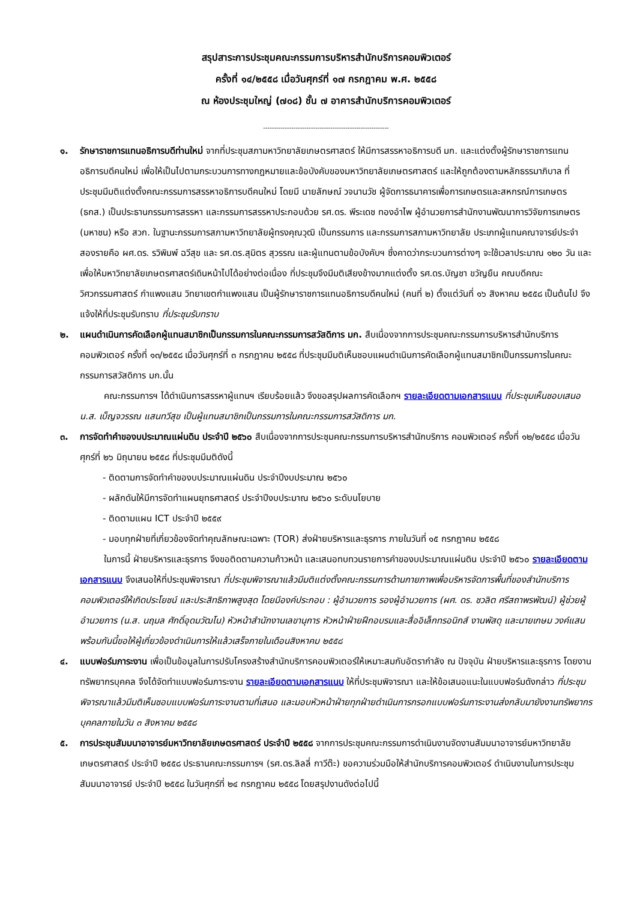สรุปสาระการประชุมคณะกรรมการบริหารสำนักบริการคอมพิวเตอร์
ครั้งที่ ๑๔/๒๕๕๘ เมื่อวันศุกร์ที่ ๑๗ กรกฎาคม พ.ศ. ๒๕๕๘
ณ ห้องประชุมใหญ่ (๗๐๘) ชั้น ๗ อาคารสำนักบริการคอมพิวเตอร์
----------------------------------------------------------
๑. รักษาราชการแทนอธิการบดีท่านใหม่ จากที่ประชุมสภามหาวิทยาลัยเกษตรศาสตร์ ให้มีการสรรหาอธิการบดี มก. และแต่งตั้งผู้รักษาราชการแทนอธิการบดีคนใหม่ เพื่อให้เป็นไปตามกระบวนการทางกฎหมายและข้อบังคับของมหาวิทยาลัยเกษตรศาสตร์ และให้ถูกต้องตามหลักธรรมาภิบาล ที่ประชุมมีมติแต่งตั้งคณะกรรมการสรรหาอธิการบดีคนใหม่ โดยมี นายลักษณ์ วจนานวัช ผู้จัดการธนาคารเพื่อการเกษตรและสหกรณ์การเกษตร (ธกส.) เป็นประธานกรรมการสรรหา และกรรมการสรรหาประกอบด้วย รศ.ดร. พีระเดช ทองอำไพ ผู้อำนวยการสำนักงานพัฒนาการวิจัยการเกษตร (มหาชน) หรือ สวก. ในฐานะกรรมการสภามหาวิทยาลัยผู้ทรงคุณวุฒิ เป็นกรรมการ และกรรมการสภามหาวิทยาลัย ประเภทผู้แทนคณาจารย์ประจำ สองรายคือ ผศ.ดร. รวิพิมพ์ ฉวีสุข และ รศ.ดร.สุมิตร สุวรรณ และผู้แทนตามข้อบังคับฯ ซึ่งคาดว่ากระบวนการต่างๆ จะใช้เวลาประมาณ ๑๒๐ วัน และเพื่อให้มหาวิทยาลัยเกษตรศาสตร์เดินหน้าไปได้อย่างต่อเนื่อง ที่ประชุมจึงมีมติเสียงข้างมากแต่งตั้ง รศ.ดร.บัญชา ขวัญยืน คณบดีคณะวิศวกรรมศาสตร์ กำแพงแสน วิทยาเขตกำแพงแสน เป็นผู้รักษาราชการแทนอธิการบดีคนใหม่ (คนที่ ๒) ตั้งแต่วันที่ ๑๖ สิงหาคม ๒๕๕๘ เป็นต้นไป จึงแจ้งให้ที่ประชุมรับทราบ ที่ประชุมรับทราบ
๒. แผนดำเนินการคัดเลือกผู้แทนสมาชิกเป็นกรรมการในคณะกรรมการสวัสดิการ มก. สืบเนื่องจากการประชุมคณะกรรมการบริหารสำนักบริการคอมพิวเตอร์ ครั้งที่ ๑๓/๒๕๕๘ เมื่อวันศุกร์ที่ ๓ กรกฎาคม ๒๕๕๘ ที่ประชุมมีมติเห็นชอบแผนดำเนินการคัดเลือกผู้แทนสมาชิกเป็นกรรมการในคณะกรรมการสวัสดิการ มก.นั้น
คณะกรรมการฯ ได้ดำเนินการสรรหาผู้แทนฯ เรียบร้อยแล้ว จึงขอสรุปผลการคัดเลือกฯ รายละเอียดตามเอกสารแนบ ที่ประชุมเห็นชอบเสนอ น.ส. เบ็ญจวรรณ แสนทวีสุข เป็นผู้แทนสมาชิกเป็นกรรมการในคณะกรรมการสวัสดิการ มก.
๓. การจัดทำคำของบประมาณแผ่นดิน ประจำปี ๒๕๖๐ สืบเนื่องจากการประชุมคณะกรรมการบริหารสำนักบริการ คอมพิวเตอร์ ครั้งที่ ๑๒/๒๕๕๘ เมื่อวันศุกร์ที่ ๒๖ มิถุนายน ๒๕๕๘ ที่ประชุมมีมติดังนี้
- ติดตามการจัดทำคำของบประมาณแผ่นดิน ประจำปีงบประมาณ ๒๕๖๐
- ผลักดันให้มีการจัดทำแผนยุทธศาสตร์ ประจำปีงบประมาณ ๒๕๖๐ ระดับนโยบาย
- ติดตามแผน ICT ประจำปี ๒๕๕๙
- มอบทุกฝ่ายที่เกี่ยวข้องจัดทำคุณลักษณะเฉพาะ (TOR) ส่งฝ่ายบริหารและธุรการ ภายในวันที่ ๑๕ กรกฎาคม ๒๕๕๘
ในการนี้ ฝ่ายบริหารและธุรการ จึงขอติดตามความก้าวหน้า และเสนอทบทวนรายการคำของบประมาณแผ่นดิน ประจำปี ๒๕๖๐ รายละเอียดตามเอกสารแนบ จึงเสนอให้ที่ประชุมพิจารณา ที่ประชุมพิจารณาแล้วมีมติแต่งตั้งคณะกรรมการด้านกายภาพเพื่อบริหารจัดการพื้นที่ของสำนักบริการคอมพิวเตอร์ให้เกิดประโยชน์ และประสิทธิภาพสูงสุด โดยมีองค์ประกอบ : ผู้อำนวยการ รองผู้อำนวยการ (ผศ. ดร. ชวลิต ศรีสถาพรพัฒน์) ผู้ช่วยผู้อำนวยการ (น.ส. นฤมล ศักดิ์อุดมวัฒโน) หัวหน้าสำนักงานเลขานุการ หัวหน้าฝ่ายฝึกอบรมและสื่ออิเล็กทรอนิกส์ งานพัสดุ และนายเกษม วงค์แสน พร้อมกันนี้ขอให้ผู้เกี่ยวข้องดำเนินการให้แล้วเสร็จภายในเดือนสิงหาคม ๒๕๕๘
๔. แบบฟอร์มภาระงาน เพื่อเป็นข้อมูลในการปรับโครงสร้างสำนักบริการคอมพิวเตอร์ให้เหมาะสมกับอัตรากำลัง ณ ปัจจุบัน ฝ่ายบริหารและธุรการ โดยงานทรัพยากรบุคคล จึงได้จัดทำแบบฟอร์มภาระงาน รายละเอียดตามเอกสารแนบ ให้ที่ประชุมพิจารณา และให้ข้อเสนอแนะในแบบฟอร์มดังกล่าว ที่ประชุมพิจารณาแล้วมีมติเห็นชอบแบบฟอร์มภาระงานตามที่เสนอ และมอบหัวหน้าฝ่ายทุกฝ่ายดำเนินการกรอกแบบฟอร์มภาระงานส่งกลับมายังงานทรัพยากรบุคคลภายในวัน ๓ สิงหาคม ๒๕๕๘
๕. การประชุมสัมมนาอาจารย์มหาวิทยาลัยเกษตรศาสตร์ ประจำปี ๒๕๕๘ จากการประชุมคณะกรรมการดำเนินงานจัดงานสัมมนาอาจารย์มหาวิทยาลัยเกษตรศาสตร์ ประจำปี ๒๕๕๘ ประธานคณะกรรมการฯ (รศ.ดร.ลิลลี่ กาวีต๊ะ) ขอความร่วมมือให้สำนักบริการคอมพิวเตอร์ ดำเนินงานในการประชุมสัมมนาอาจารย์ ประจำปี ๒๕๕๘ ในวันศุกร์ที่ ๒๔ กรกฎาคม ๒๕๕๘ โดยสรุปงานดังต่อไปนี้